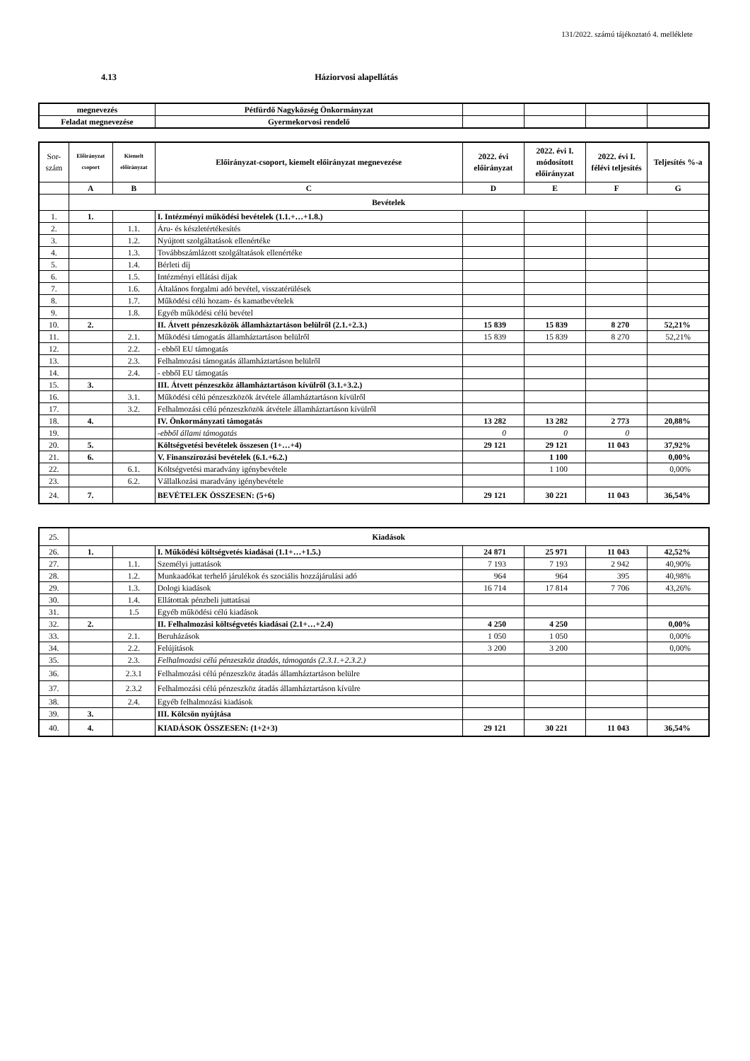131/2022. számú tájékoztató 4. melléklete
4.13 Háziorvosi alapellátás
| megnevezés | Pétfürdő Nagyközség Önkormányzat | | | | |
| Feladat megnevezése | Gyermekorvosi rendelő | | | | |
| Sor- szám | Előirányzat csoport | Kiemelt előirányzat | Előirányzat-csoport, kiemelt előirányzat megnevezése | 2022. évi előirányzat | 2022. évi I. módosított előirányzat | 2022. évi I. félévi teljesítés | Teljesítés %-a |
| | A | B | C | D | E | F | G |
| | Bevételek | | | | | | |
| 1. | 1. | | I. Intézményi működési bevételek (1.1.+…+1.8.) | | | | |
| 2. | | 1.1. | Áru- és készletértékesítés | | | | |
| 3. | | 1.2. | Nyújtott szolgáltatások ellenértéke | | | | |
| 4. | | 1.3. | Továbbszámlázott szolgáltatások ellenértéke | | | | |
| 5. | | 1.4. | Bérleti díj | | | | |
| 6. | | 1.5. | Intézményi ellátási díjak | | | | |
| 7. | | 1.6. | Általános forgalmi adó bevétel, visszatérülések | | | | |
| 8. | | 1.7. | Működési célú hozam- és kamatbevételek | | | | |
| 9. | | 1.8. | Egyéb működési célú bevétel | | | | |
| 10. | 2. | | II. Átvett pénzeszközök államháztartáson belülről (2.1.+2.3.) | 15 839 | 15 839 | 8 270 | 52,21% |
| 11. | | 2.1. | Működési támogatás államháztartáson belülről | 15 839 | 15 839 | 8 270 | 52,21% |
| 12. | | 2.2. | - ebből EU támogatás | | | | |
| 13. | | 2.3. | Felhalmozási támogatás államháztartáson belülről | | | | |
| 14. | | 2.4. | - ebből EU támogatás | | | | |
| 15. | 3. | | III. Átvett pénzeszköz államháztartáson kívülről (3.1.+3.2.) | | | | |
| 16. | | 3.1. | Működési célú pénzeszközök átvétele államháztartáson kívülről | | | | |
| 17. | | 3.2. | Felhalmozási célú pénzeszközök átvétele államháztartáson kívülről | | | | |
| 18. | 4. | | IV. Önkormányzati támogatás | 13 282 | 13 282 | 2 773 | 20,88% |
| 19. | | | -ebből állami támogatás | 0 | 0 | 0 | |
| 20. | 5. | | Költségvetési bevételek összesen (1+…+4) | 29 121 | 29 121 | 11 043 | 37,92% |
| 21. | 6. | | V. Finanszírozási bevételek (6.1.+6.2.) | | 1 100 | | 0,00% |
| 22. | | 6.1. | Költségvetési maradvány igénybevétele | | 1 100 | | 0,00% |
| 23. | | 6.2. | Vállalkozási maradvány igénybevétele | | | | |
| 24. | 7. | | BEVÉTELEK ÖSSZESEN: (5+6) | 29 121 | 30 221 | 11 043 | 36,54% |
| 25. | Kiadások | | | | | | |
| 26. | 1. | | I. Működési költségvetés kiadásai (1.1+…+1.5.) | 24 871 | 25 971 | 11 043 | 42,52% |
| 27. | | 1.1. | Személyi juttatások | 7 193 | 7 193 | 2 942 | 40,90% |
| 28. | | 1.2. | Munkaadókat terhelő járulékok és szociális hozzájárulási adó | 964 | 964 | 395 | 40,98% |
| 29. | | 1.3. | Dologi kiadások | 16 714 | 17 814 | 7 706 | 43,26% |
| 30. | | 1.4. | Ellátottak pénzbeli juttatásai | | | | |
| 31. | | 1.5 | Egyéb működési célú kiadások | | | | |
| 32. | 2. | | II. Felhalmozási költségvetés kiadásai (2.1+…+2.4) | 4 250 | 4 250 | | 0,00% |
| 33. | | 2.1. | Beruházások | 1 050 | 1 050 | | 0,00% |
| 34. | | 2.2. | Felújítások | 3 200 | 3 200 | | 0,00% |
| 35. | | 2.3. | Felhalmozási célú pénzeszköz átadás, támogatás (2.3.1.+2.3.2.) | | | | |
| 36. | | 2.3.1 | Felhalmozási célú pénzeszköz átadás államháztartáson belülre | | | | |
| 37. | | 2.3.2 | Felhalmozási célú pénzeszköz átadás államháztartáson kívülre | | | | |
| 38. | | 2.4. | Egyéb felhalmozási kiadások | | | | |
| 39. | 3. | | III. Kölcsön nyújtása | | | | |
| 40. | 4. | | KIADÁSOK ÖSSZESEN: (1+2+3) | 29 121 | 30 221 | 11 043 | 36,54% |